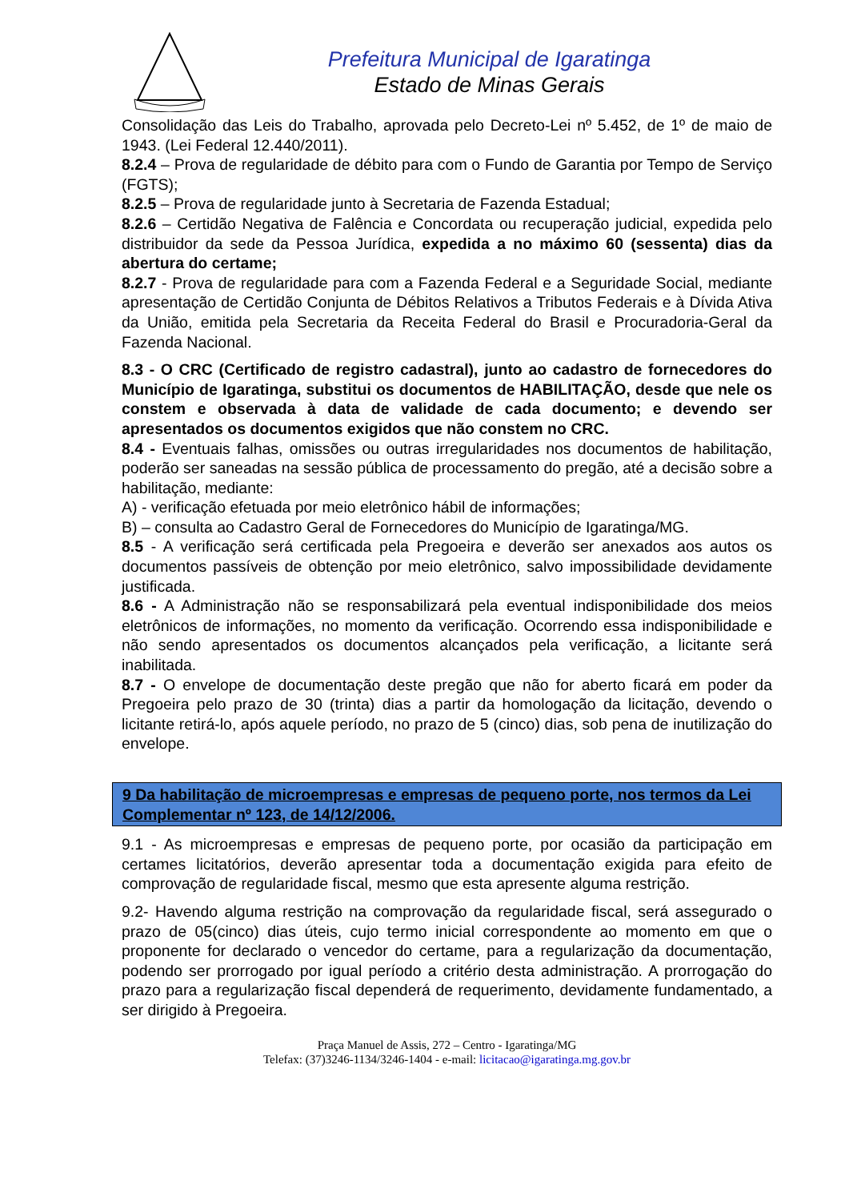Prefeitura Municipal de Igaratinga
Estado de Minas Gerais
Consolidação das Leis do Trabalho, aprovada pelo Decreto-Lei nº 5.452, de 1º de maio de 1943. (Lei Federal 12.440/2011).
8.2.4 – Prova de regularidade de débito para com o Fundo de Garantia por Tempo de Serviço (FGTS);
8.2.5 – Prova de regularidade junto à Secretaria de Fazenda Estadual;
8.2.6 – Certidão Negativa de Falência e Concordata ou recuperação judicial, expedida pelo distribuidor da sede da Pessoa Jurídica, expedida a no máximo 60 (sessenta) dias da abertura do certame;
8.2.7 - Prova de regularidade para com a Fazenda Federal e a Seguridade Social, mediante apresentação de Certidão Conjunta de Débitos Relativos a Tributos Federais e à Dívida Ativa da União, emitida pela Secretaria da Receita Federal do Brasil e Procuradoria-Geral da Fazenda Nacional.
8.3 - O CRC (Certificado de registro cadastral), junto ao cadastro de fornecedores do Município de Igaratinga, substitui os documentos de HABILITAÇÃO, desde que nele os constem e observada à data de validade de cada documento; e devendo ser apresentados os documentos exigidos que não constem no CRC.
8.4 - Eventuais falhas, omissões ou outras irregularidades nos documentos de habilitação, poderão ser saneadas na sessão pública de processamento do pregão, até a decisão sobre a habilitação, mediante:
A) - verificação efetuada por meio eletrônico hábil de informações;
B) – consulta ao Cadastro Geral de Fornecedores do Município de Igaratinga/MG.
8.5 - A verificação será certificada pela Pregoeira e deverão ser anexados aos autos os documentos passíveis de obtenção por meio eletrônico, salvo impossibilidade devidamente justificada.
8.6 - A Administração não se responsabilizará pela eventual indisponibilidade dos meios eletrônicos de informações, no momento da verificação. Ocorrendo essa indisponibilidade e não sendo apresentados os documentos alcançados pela verificação, a licitante será inabilitada.
8.7 - O envelope de documentação deste pregão que não for aberto ficará em poder da Pregoeira pelo prazo de 30 (trinta) dias a partir da homologação da licitação, devendo o licitante retirá-lo, após aquele período, no prazo de 5 (cinco) dias, sob pena de inutilização do envelope.
9 Da habilitação de microempresas e empresas de pequeno porte, nos termos da Lei Complementar nº 123, de 14/12/2006.
9.1 - As microempresas e empresas de pequeno porte, por ocasião da participação em certames licitatórios, deverão apresentar toda a documentação exigida para efeito de comprovação de regularidade fiscal, mesmo que esta apresente alguma restrição.
9.2- Havendo alguma restrição na comprovação da regularidade fiscal, será assegurado o prazo de 05(cinco) dias úteis, cujo termo inicial correspondente ao momento em que o proponente for declarado o vencedor do certame, para a regularização da documentação, podendo ser prorrogado por igual período a critério desta administração. A prorrogação do prazo para a regularização fiscal dependerá de requerimento, devidamente fundamentado, a ser dirigido à Pregoeira.
Praça Manuel de Assis, 272 – Centro - Igaratinga/MG
Telefax: (37)3246-1134/3246-1404 - e-mail: licitacao@igaratinga.mg.gov.br